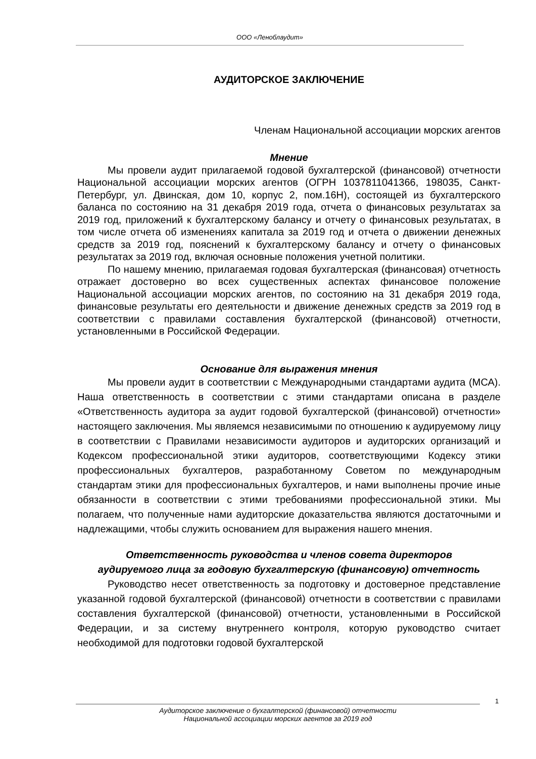ООО «Леноблаудит»
АУДИТОРСКОЕ ЗАКЛЮЧЕНИЕ
Членам Национальной ассоциации морских агентов
Мнение
Мы провели аудит прилагаемой годовой бухгалтерской (финансовой) отчетности Национальной ассоциации морских агентов (ОГРН 1037811041366, 198035, Санкт-Петербург, ул. Двинская, дом 10, корпус 2, пом.16Н), состоящей из бухгалтерского баланса по состоянию на 31 декабря 2019 года, отчета о финансовых результатах за 2019 год, приложений к бухгалтерскому балансу и отчету о финансовых результатах, в том числе отчета об изменениях капитала за 2019 год и отчета о движении денежных средств за 2019 год, пояснений к бухгалтерскому балансу и отчету о финансовых результатах за 2019 год, включая основные положения учетной политики.
По нашему мнению, прилагаемая годовая бухгалтерская (финансовая) отчетность отражает достоверно во всех существенных аспектах финансовое положение Национальной ассоциации морских агентов, по состоянию на 31 декабря 2019 года, финансовые результаты его деятельности и движение денежных средств за 2019 год в соответствии с правилами составления бухгалтерской (финансовой) отчетности, установленными в Российской Федерации.
Основание для выражения мнения
Мы провели аудит в соответствии с Международными стандартами аудита (МСА). Наша ответственность в соответствии с этими стандартами описана в разделе «Ответственность аудитора за аудит годовой бухгалтерской (финансовой) отчетности» настоящего заключения. Мы являемся независимыми по отношению к аудируемому лицу в соответствии с Правилами независимости аудиторов и аудиторских организаций и Кодексом профессиональной этики аудиторов, соответствующими Кодексу этики профессиональных бухгалтеров, разработанному Советом по международным стандартам этики для профессиональных бухгалтеров, и нами выполнены прочие иные обязанности в соответствии с этими требованиями профессиональной этики. Мы полагаем, что полученные нами аудиторские доказательства являются достаточными и надлежащими, чтобы служить основанием для выражения нашего мнения.
Ответственность руководства и членов совета директоров
аудируемого лица за годовую бухгалтерскую (финансовую) отчетность
Руководство несет ответственность за подготовку и достоверное представление указанной годовой бухгалтерской (финансовой) отчетности в соответствии с правилами составления бухгалтерской (финансовой) отчетности, установленными в Российской Федерации, и за систему внутреннего контроля, которую руководство считает необходимой для подготовки годовой бухгалтерской
1
Аудиторское заключение о бухгалтерской (финансовой) отчетности
Национальной ассоциации морских агентов за 2019 год